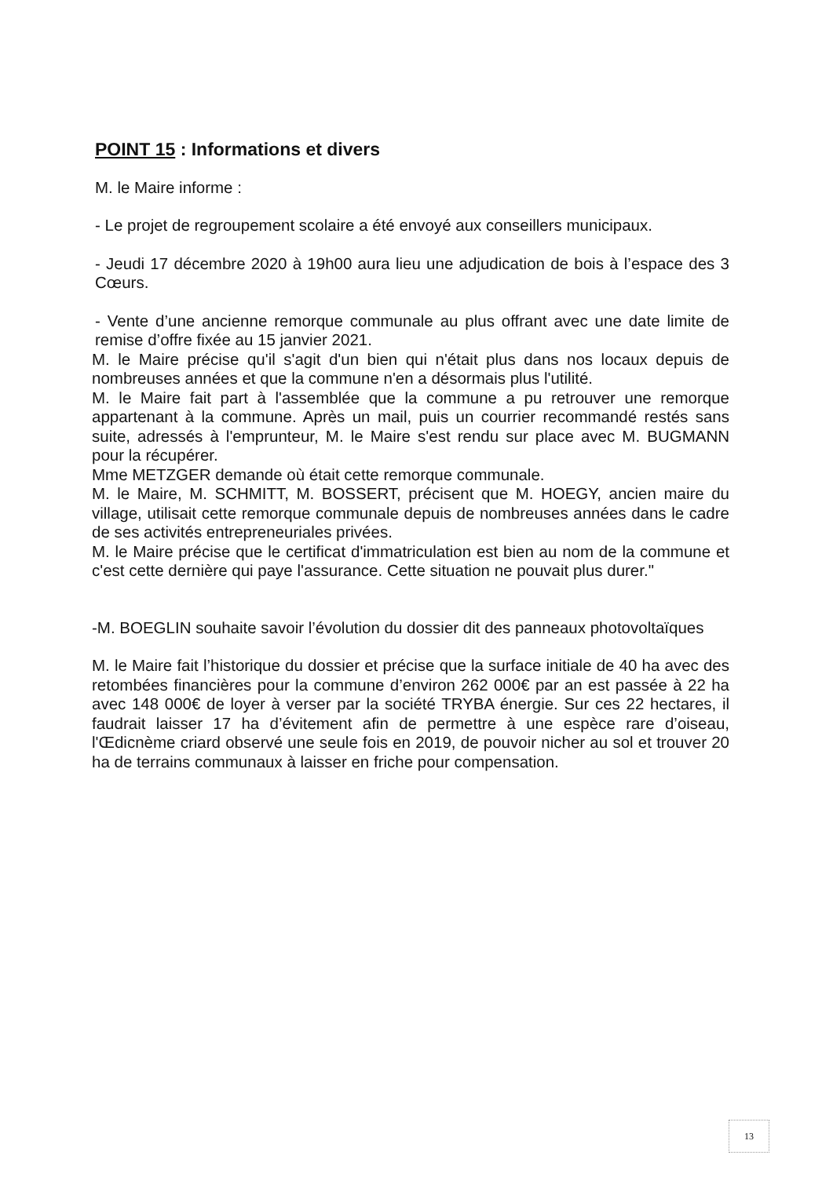POINT 15 : Informations et divers
M. le Maire informe :
- Le projet de regroupement scolaire a été envoyé aux conseillers municipaux.
- Jeudi 17 décembre 2020 à 19h00 aura lieu une adjudication de bois à l’espace des 3 Cœurs.
- Vente d’une ancienne remorque communale au plus offrant avec une date limite de remise d’offre fixée au 15 janvier 2021.
M. le Maire précise qu'il s'agit d'un bien qui n'était plus dans nos locaux depuis de nombreuses années et que la commune n'en a désormais plus l'utilité.
M. le Maire fait part à l'assemblée que la commune a pu retrouver une remorque appartenant à la commune. Après un mail, puis un courrier recommandé restés sans suite, adressés à l'emprunteur, M. le Maire s'est rendu sur place avec M. BUGMANN pour la récupérer.
Mme METZGER demande où était cette remorque communale.
M. le Maire, M. SCHMITT, M. BOSSERT, précisent que M. HOEGY, ancien maire du village, utilisait cette remorque communale depuis de nombreuses années dans le cadre de ses activités entrepreneuriales privées.
M. le Maire précise que le certificat d'immatriculation est bien au nom de la commune et c'est cette dernière qui paye l'assurance. Cette situation ne pouvait plus durer."
-M. BOEGLIN souhaite savoir l’évolution du dossier dit des panneaux photovoltaïques
M. le Maire fait l’historique du dossier et précise que la surface initiale de 40 ha avec des retombées financières pour la commune d’environ 262 000€ par an est passée à 22 ha avec 148 000€ de loyer à verser par la société TRYBA énergie. Sur ces 22 hectares, il faudrait laisser 17 ha d’évitement afin de permettre à une espèce rare d’oiseau, l'Œdicnème criard observé une seule fois en 2019, de pouvoir nicher au sol et trouver 20 ha de terrains communaux à laisser en friche pour compensation.
13